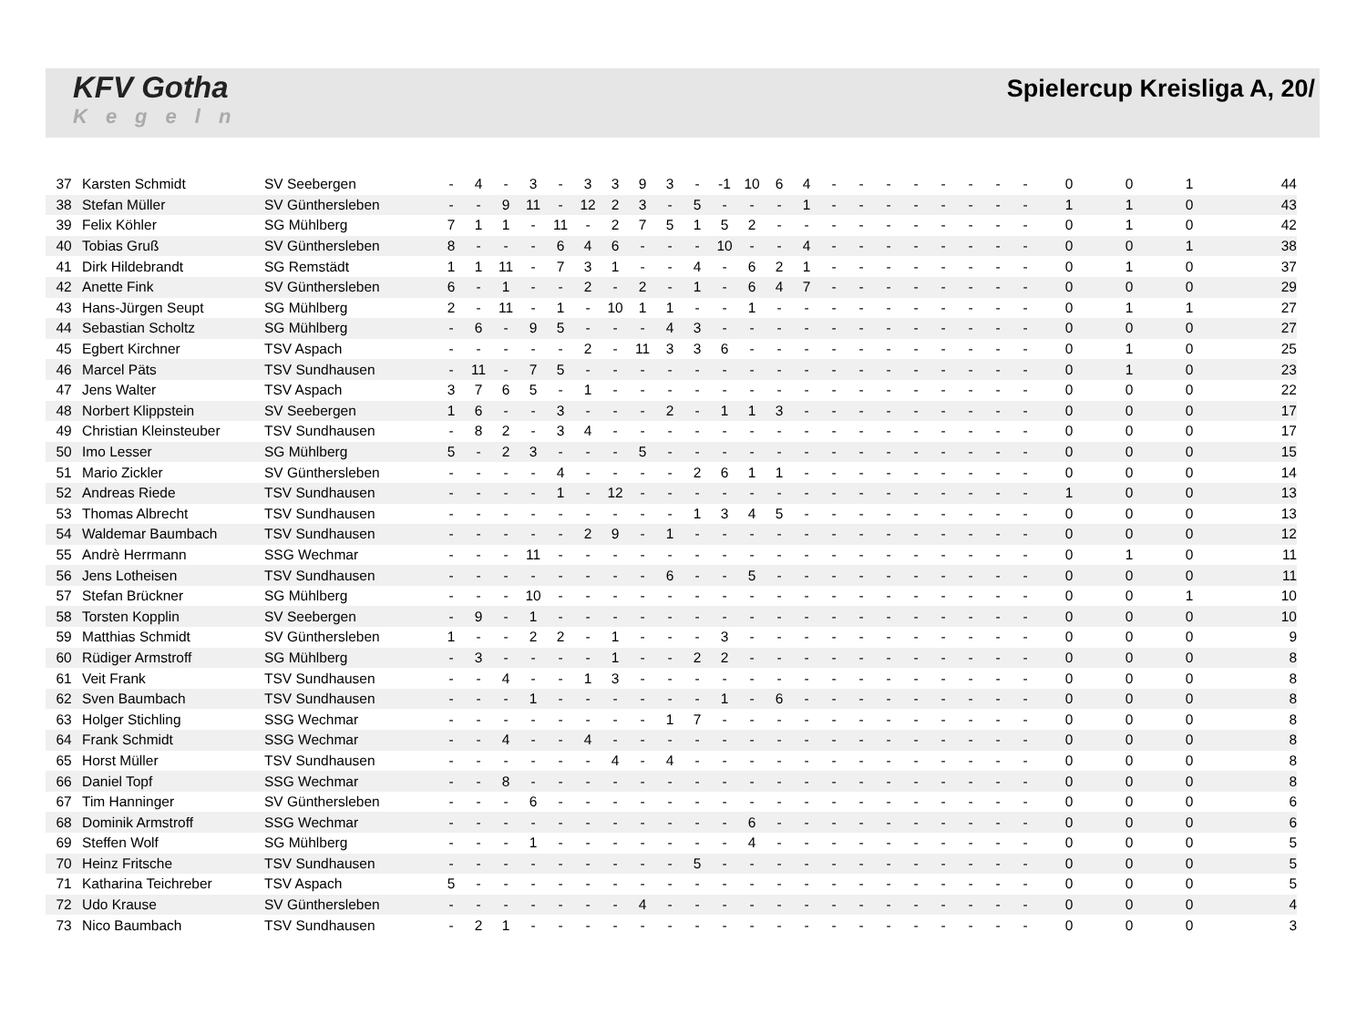KFV Gotha
Kegeln
Spielercup Kreisliga A, 20/
| 37 | Karsten Schmidt | SV Seebergen | - | 4 | - | 3 | - | 3 | 3 | 9 | 3 | - | -1 | 10 | 6 | 4 | - | - | - | - | - | - | - | - | 0 | 0 | 1 | 44 |
| 38 | Stefan Müller | SV Günthersleben | - | - | 9 | 11 | - | 12 | 2 | 3 | - | 5 | - | - | - | 1 | - | - | - | - | - | - | - | - | 1 | 1 | 0 | 43 |
| 39 | Felix Köhler | SG Mühlberg | 7 | 1 | 1 | - | 11 | - | 2 | 7 | 5 | 1 | 5 | 2 | - | - | - | - | - | - | - | - | - | - | 0 | 1 | 0 | 42 |
| 40 | Tobias Gruß | SV Günthersleben | 8 | - | - | - | 6 | 4 | 6 | - | - | - | 10 | - | - | 4 | - | - | - | - | - | - | - | - | 0 | 0 | 1 | 38 |
| 41 | Dirk Hildebrandt | SG Remstädt | 1 | 1 | 11 | - | 7 | 3 | 1 | - | - | 4 | - | 6 | 2 | 1 | - | - | - | - | - | - | - | - | 0 | 1 | 0 | 37 |
| 42 | Anette Fink | SV Günthersleben | 6 | - | 1 | - | - | 2 | - | 2 | - | 1 | - | 6 | 4 | 7 | - | - | - | - | - | - | - | - | 0 | 0 | 0 | 29 |
| 43 | Hans-Jürgen Seupt | SG Mühlberg | 2 | - | 11 | - | 1 | - | 10 | 1 | 1 | - | - | 1 | - | - | - | - | - | - | - | - | - | - | 0 | 1 | 1 | 27 |
| 44 | Sebastian Scholtz | SG Mühlberg | - | 6 | - | 9 | 5 | - | - | - | 4 | 3 | - | - | - | - | - | - | - | - | - | - | - | - | 0 | 0 | 0 | 27 |
| 45 | Egbert Kirchner | TSV Aspach | - | - | - | - | - | 2 | - | 11 | 3 | 3 | 6 | - | - | - | - | - | - | - | - | - | - | - | 0 | 1 | 0 | 25 |
| 46 | Marcel Päts | TSV Sundhausen | - | 11 | - | 7 | 5 | - | - | - | - | - | - | - | - | - | - | - | - | - | - | - | - | - | 0 | 1 | 0 | 23 |
| 47 | Jens Walter | TSV Aspach | 3 | 7 | 6 | 5 | - | 1 | - | - | - | - | - | - | - | - | - | - | - | - | - | - | - | - | 0 | 0 | 0 | 22 |
| 48 | Norbert Klippstein | SV Seebergen | 1 | 6 | - | - | 3 | - | - | - | 2 | - | 1 | 1 | 3 | - | - | - | - | - | - | - | - | - | 0 | 0 | 0 | 17 |
| 49 | Christian Kleinsteuber | TSV Sundhausen | - | 8 | 2 | - | 3 | 4 | - | - | - | - | - | - | - | - | - | - | - | - | - | - | - | - | 0 | 0 | 0 | 17 |
| 50 | Imo Lesser | SG Mühlberg | 5 | - | 2 | 3 | - | - | - | 5 | - | - | - | - | - | - | - | - | - | - | - | - | - | - | 0 | 0 | 0 | 15 |
| 51 | Mario Zickler | SV Günthersleben | - | - | - | - | 4 | - | - | - | - | 2 | 6 | 1 | 1 | - | - | - | - | - | - | - | - | - | 0 | 0 | 0 | 14 |
| 52 | Andreas Riede | TSV Sundhausen | - | - | - | - | 1 | - | 12 | - | - | - | - | - | - | - | - | - | - | - | - | - | - | - | 1 | 0 | 0 | 13 |
| 53 | Thomas Albrecht | TSV Sundhausen | - | - | - | - | - | - | - | - | - | 1 | 3 | 4 | 5 | - | - | - | - | - | - | - | - | - | 0 | 0 | 0 | 13 |
| 54 | Waldemar Baumbach | TSV Sundhausen | - | - | - | - | - | 2 | 9 | - | 1 | - | - | - | - | - | - | - | - | - | - | - | - | - | 0 | 0 | 0 | 12 |
| 55 | Andrè Herrmann | SSG Wechmar | - | - | - | 11 | - | - | - | - | - | - | - | - | - | - | - | - | - | - | - | - | - | - | 0 | 1 | 0 | 11 |
| 56 | Jens Lotheisen | TSV Sundhausen | - | - | - | - | - | - | - | - | 6 | - | - | 5 | - | - | - | - | - | - | - | - | - | - | 0 | 0 | 0 | 11 |
| 57 | Stefan Brückner | SG Mühlberg | - | - | - | 10 | - | - | - | - | - | - | - | - | - | - | - | - | - | - | - | - | - | - | 0 | 0 | 1 | 10 |
| 58 | Torsten Kopplin | SV Seebergen | - | 9 | - | 1 | - | - | - | - | - | - | - | - | - | - | - | - | - | - | - | - | - | - | 0 | 0 | 0 | 10 |
| 59 | Matthias Schmidt | SV Günthersleben | 1 | - | - | 2 | 2 | - | 1 | - | - | - | 3 | - | - | - | - | - | - | - | - | - | - | - | 0 | 0 | 0 | 9 |
| 60 | Rüdiger Armstroff | SG Mühlberg | - | 3 | - | - | - | - | 1 | - | - | 2 | 2 | - | - | - | - | - | - | - | - | - | - | - | 0 | 0 | 0 | 8 |
| 61 | Veit Frank | TSV Sundhausen | - | - | 4 | - | - | 1 | 3 | - | - | - | - | - | - | - | - | - | - | - | - | - | - | - | 0 | 0 | 0 | 8 |
| 62 | Sven Baumbach | TSV Sundhausen | - | - | - | 1 | - | - | - | - | - | - | 1 | - | 6 | - | - | - | - | - | - | - | - | - | 0 | 0 | 0 | 8 |
| 63 | Holger Stichling | SSG Wechmar | - | - | - | - | - | - | - | - | 1 | 7 | - | - | - | - | - | - | - | - | - | - | - | - | 0 | 0 | 0 | 8 |
| 64 | Frank Schmidt | SSG Wechmar | - | - | 4 | - | - | 4 | - | - | - | - | - | - | - | - | - | - | - | - | - | - | - | - | 0 | 0 | 0 | 8 |
| 65 | Horst Müller | TSV Sundhausen | - | - | - | - | - | - | 4 | - | 4 | - | - | - | - | - | - | - | - | - | - | - | - | - | 0 | 0 | 0 | 8 |
| 66 | Daniel Topf | SSG Wechmar | - | - | 8 | - | - | - | - | - | - | - | - | - | - | - | - | - | - | - | - | - | - | - | 0 | 0 | 0 | 8 |
| 67 | Tim Hanninger | SV Günthersleben | - | - | - | 6 | - | - | - | - | - | - | - | - | - | - | - | - | - | - | - | - | - | - | 0 | 0 | 0 | 6 |
| 68 | Dominik Armstroff | SSG Wechmar | - | - | - | - | - | - | - | - | - | - | - | 6 | - | - | - | - | - | - | - | - | - | - | 0 | 0 | 0 | 6 |
| 69 | Steffen Wolf | SG Mühlberg | - | - | - | 1 | - | - | - | - | - | - | - | 4 | - | - | - | - | - | - | - | - | - | - | 0 | 0 | 0 | 5 |
| 70 | Heinz Fritsche | TSV Sundhausen | - | - | - | - | - | - | - | - | - | 5 | - | - | - | - | - | - | - | - | - | - | - | - | 0 | 0 | 0 | 5 |
| 71 | Katharina Teichreber | TSV Aspach | 5 | - | - | - | - | - | - | - | - | - | - | - | - | - | - | - | - | - | - | - | - | - | 0 | 0 | 0 | 5 |
| 72 | Udo Krause | SV Günthersleben | - | - | - | - | - | - | - | 4 | - | - | - | - | - | - | - | - | - | - | - | - | - | - | 0 | 0 | 0 | 4 |
| 73 | Nico Baumbach | TSV Sundhausen | - | 2 | 1 | - | - | - | - | - | - | - | - | - | - | - | - | - | - | - | - | - | - | - | 0 | 0 | 0 | 3 |